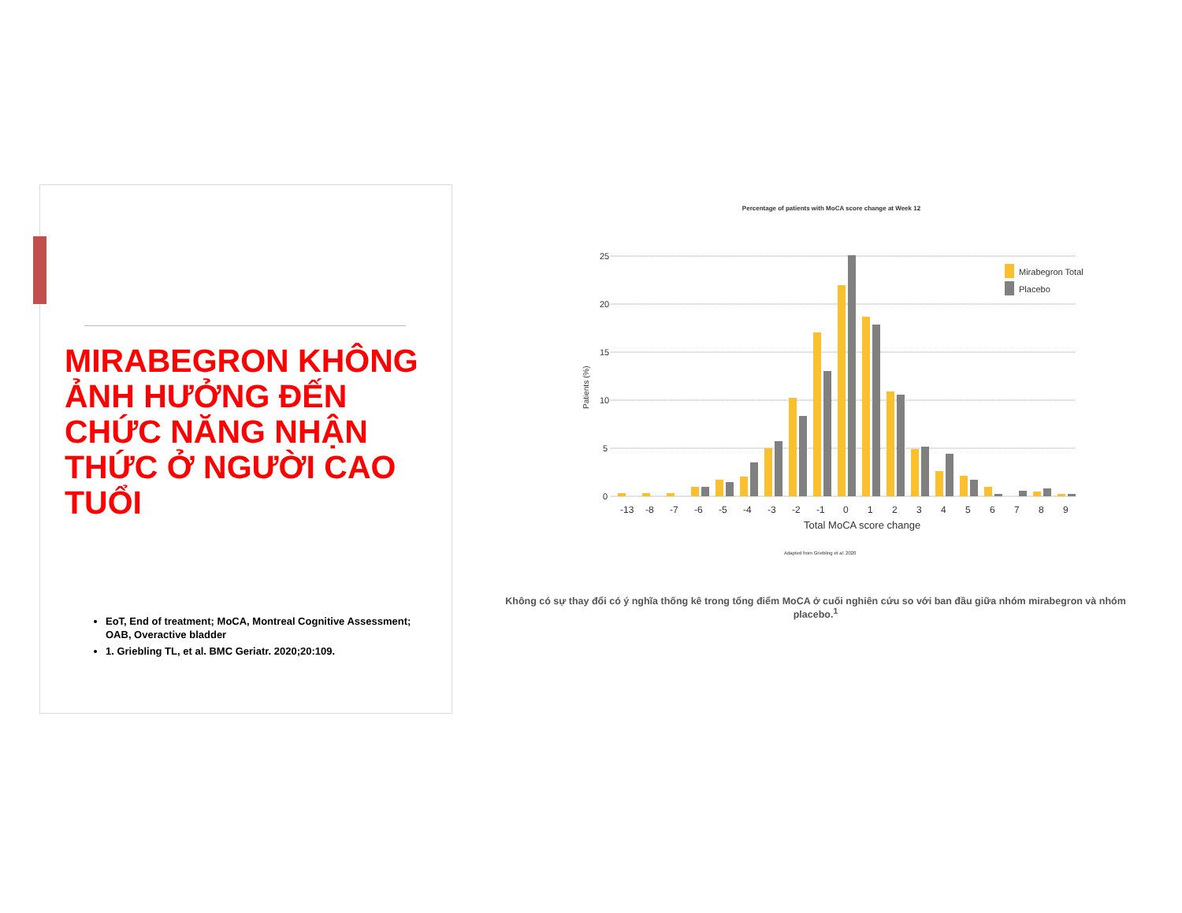MIRABEGRON KHÔNG ẢNH HƯỞNG ĐẾN CHỨC NĂNG NHẬN THỨC Ở NGƯỜI CAO TUỔI
EoT, End of treatment; MoCA, Montreal Cognitive Assessment; OAB, Overactive bladder
1. Griebling TL, et al. BMC Geriatr. 2020;20:109.
Percentage of patients with MoCA score change at Week 12
25
20
15
10
5
0
Patients (%)
Mirabegron Total
Placebo
-13
-8
-7
-6
-5
-4
-3
-2
-1
0
1
2
3
4
5
6
7
8
9
Total MoCA score change
Adapted from Griebling et al. 2020
Không có sự thay đổi có ý nghĩa thống kê trong tổng điểm MoCA ở cuối nghiên cứu so với ban đầu giữa nhóm mirabegron và nhóm placebo.<sup>1</sup>